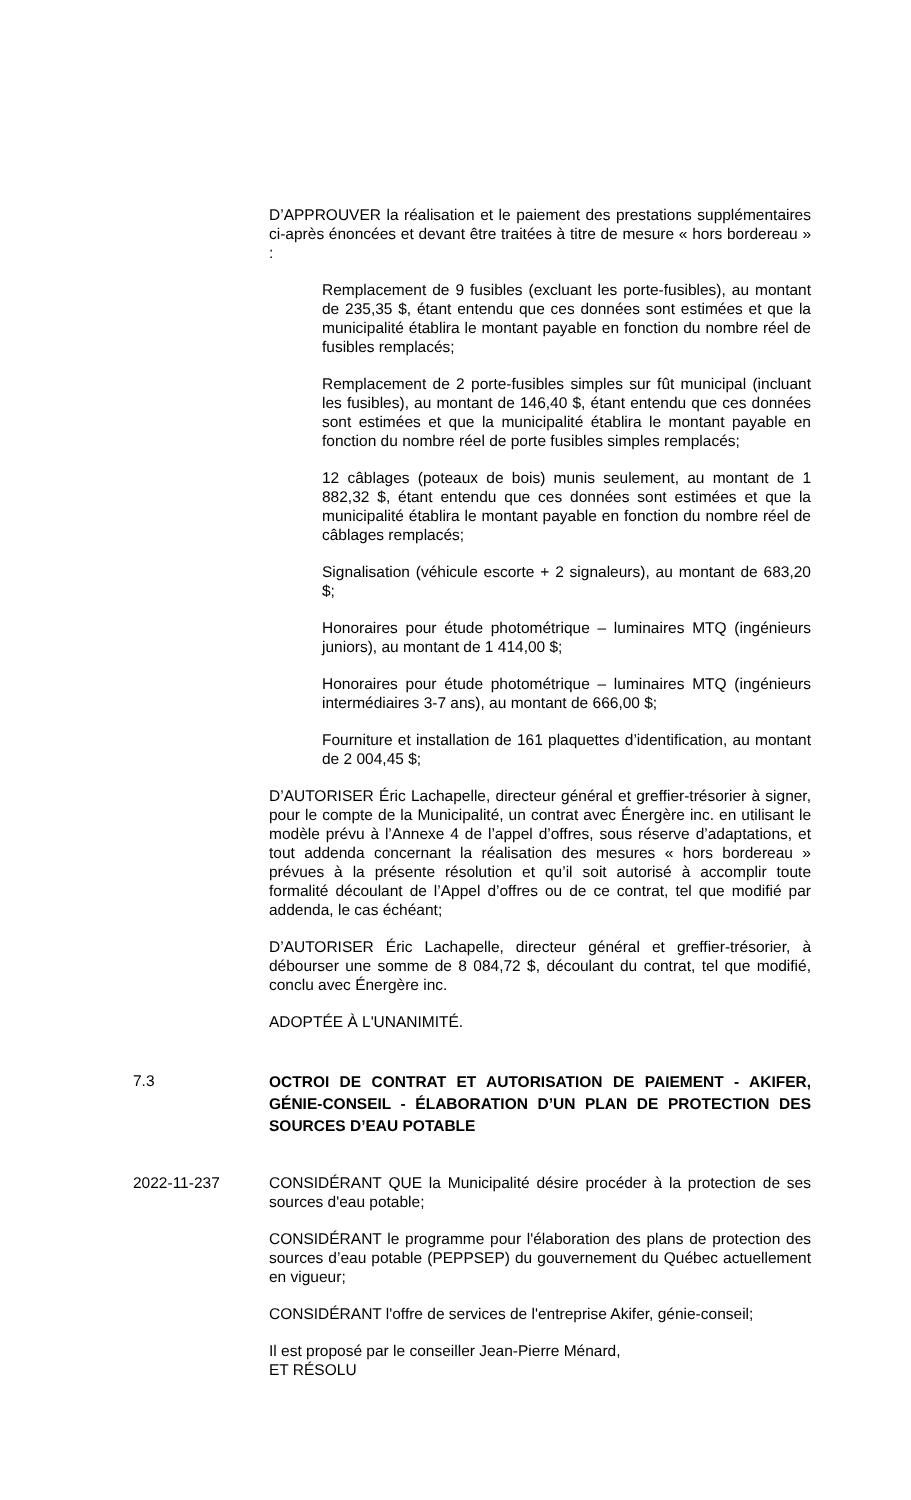D’APPROUVER la réalisation et le paiement des prestations supplémentaires ci-après énoncées et devant être traitées à titre de mesure « hors bordereau » :
Remplacement de 9 fusibles (excluant les porte-fusibles), au montant de 235,35 $, étant entendu que ces données sont estimées et que la municipalité établira le montant payable en fonction du nombre réel de fusibles remplacés;
Remplacement de 2 porte-fusibles simples sur fût municipal (incluant les fusibles), au montant de 146,40 $, étant entendu que ces données sont estimées et que la municipalité établira le montant payable en fonction du nombre réel de porte fusibles simples remplacés;
12 câblages (poteaux de bois) munis seulement, au montant de 1 882,32 $, étant entendu que ces données sont estimées et que la municipalité établira le montant payable en fonction du nombre réel de câblages remplacés;
Signalisation (véhicule escorte + 2 signaleurs), au montant de 683,20 $;
Honoraires pour étude photométrique – luminaires MTQ (ingénieurs juniors), au montant de 1 414,00 $;
Honoraires pour étude photométrique – luminaires MTQ (ingénieurs intermédiaires 3-7 ans), au montant de 666,00 $;
Fourniture et installation de 161 plaquettes d’identification, au montant de 2 004,45 $;
D’AUTORISER Éric Lachapelle, directeur général et greffier-trésorier à signer, pour le compte de la Municipalité, un contrat avec Énergère inc. en utilisant le modèle prévu à l’Annexe 4 de l’appel d’offres, sous réserve d’adaptations, et tout addenda concernant la réalisation des mesures « hors bordereau » prévues à la présente résolution et qu’il soit autorisé à accomplir toute formalité découlant de l’Appel d’offres ou de ce contrat, tel que modifié par addenda, le cas échéant;
D’AUTORISER Éric Lachapelle, directeur général et greffier-trésorier, à débourser une somme de 8 084,72 $, découlant du contrat, tel que modifié, conclu avec Énergère inc.
ADOPTÉE À L'UNANIMITÉ.
7.3
OCTROI DE CONTRAT ET AUTORISATION DE PAIEMENT - AKIFER, GÉNIE-CONSEIL - ÉLABORATION D’UN PLAN DE PROTECTION DES SOURCES D’EAU POTABLE
2022-11-237 CONSIDÉRANT QUE la Municipalité désire procéder à la protection de ses sources d'eau potable;
CONSIDÉRANT le programme pour l'élaboration des plans de protection des sources d’eau potable (PEPPSEP) du gouvernement du Québec actuellement en vigueur;
CONSIDÉRANT l'offre de services de l'entreprise Akifer, génie-conseil;
Il est proposé par le conseiller Jean-Pierre Ménard,
ET RÉSOLU